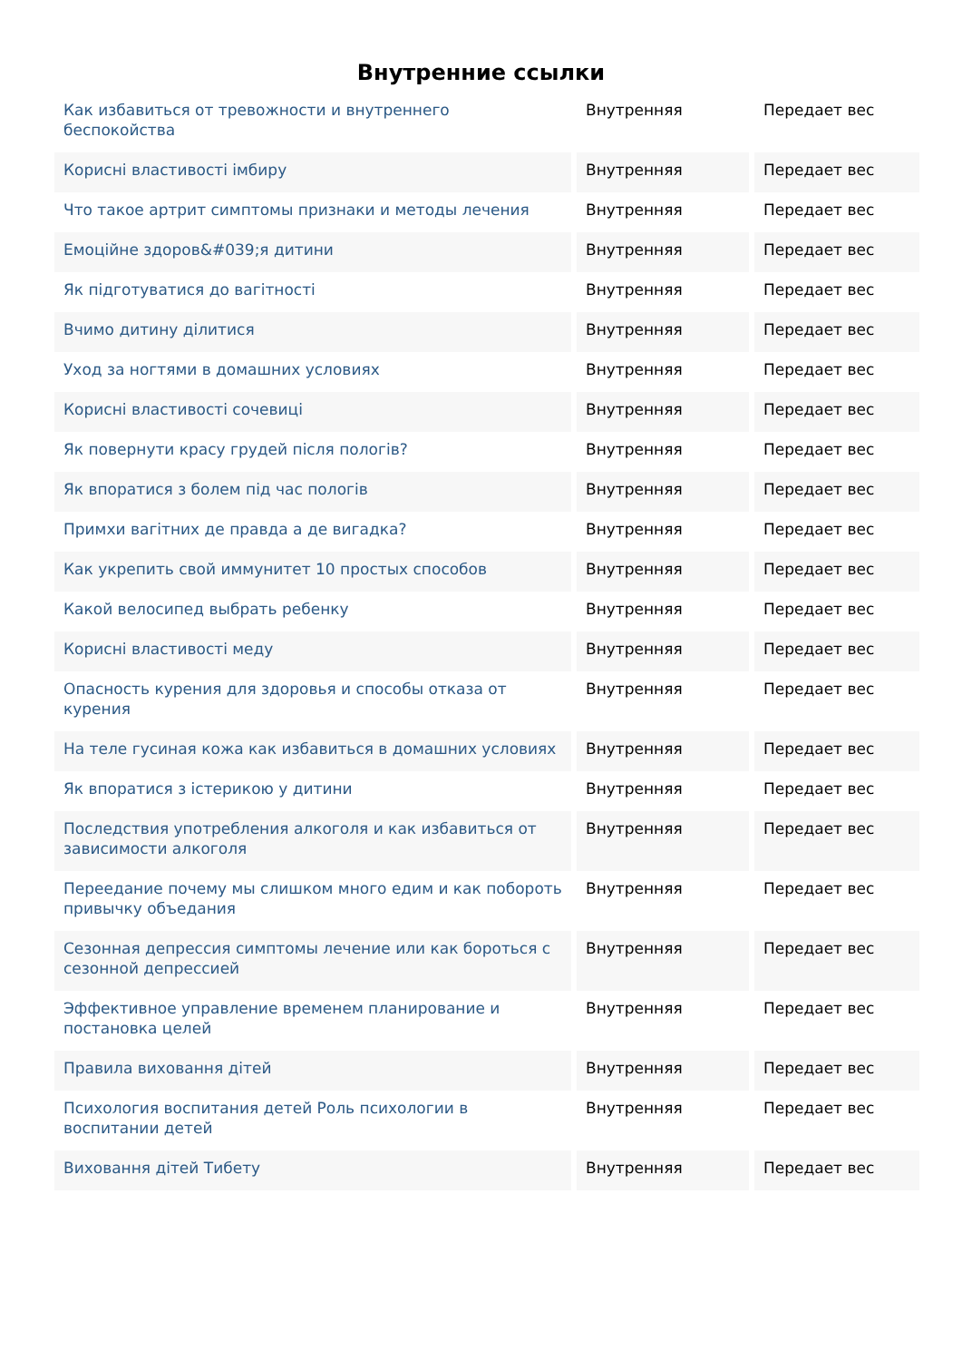Внутренние ссылки
| Как избавиться от тревожности и внутреннего беспокойства | Внутренняя | Передает вес |
| Корисні властивості імбиру | Внутренняя | Передает вес |
| Что такое артрит симптомы признаки и методы лечения | Внутренняя | Передает вес |
| Емоційне здоров&#039;я дитини | Внутренняя | Передает вес |
| Як підготуватися до вагітності | Внутренняя | Передает вес |
| Вчимо дитину ділитися | Внутренняя | Передает вес |
| Уход за ногтями в домашних условиях | Внутренняя | Передает вес |
| Корисні властивості сочевиці | Внутренняя | Передает вес |
| Як повернути красу грудей після пологів? | Внутренняя | Передает вес |
| Як впоратися з болем під час пологів | Внутренняя | Передает вес |
| Примхи вагітних де правда а де вигадка? | Внутренняя | Передает вес |
| Как укрепить свой иммунитет 10 простых способов | Внутренняя | Передает вес |
| Какой велосипед выбрать ребенку | Внутренняя | Передает вес |
| Корисні властивості меду | Внутренняя | Передает вес |
| Опасность курения для здоровья и способы отказа от курения | Внутренняя | Передает вес |
| На теле гусиная кожа как избавиться в домашних условиях | Внутренняя | Передает вес |
| Як впоратися з істерикою у дитини | Внутренняя | Передает вес |
| Последствия употребления алкоголя и как избавиться от зависимости алкоголя | Внутренняя | Передает вес |
| Переедание почему мы слишком много едим и как побороть привычку объедания | Внутренняя | Передает вес |
| Сезонная депрессия симптомы лечение или как бороться с сезонной депрессией | Внутренняя | Передает вес |
| Эффективное управление временем планирование и постановка целей | Внутренняя | Передает вес |
| Правила виховання дітей | Внутренняя | Передает вес |
| Психология воспитания детей Роль психологии в воспитании детей | Внутренняя | Передает вес |
| Виховання дітей Тибету | Внутренняя | Передает вес |